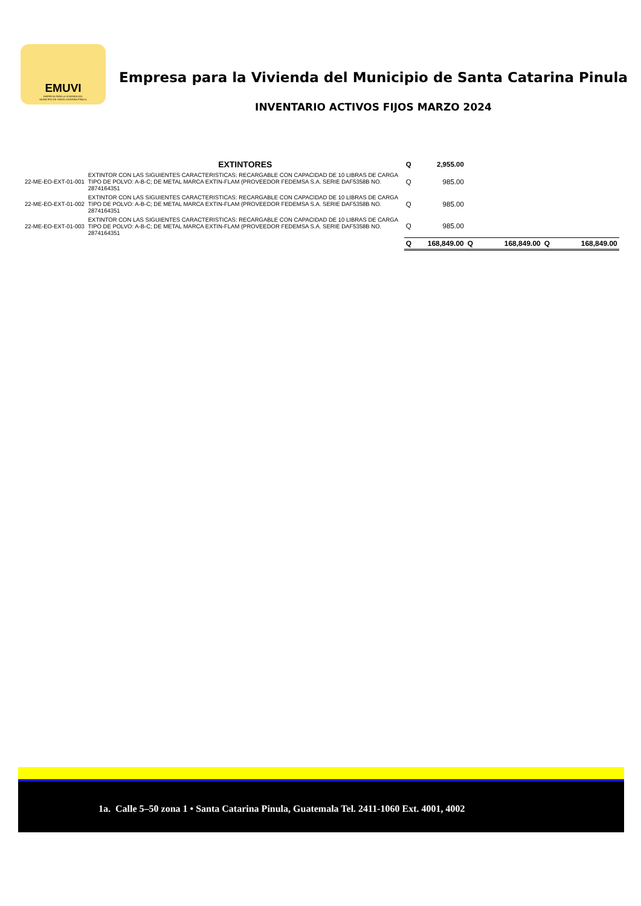EMUVI
EMPRESA PARA LA VIVIENDA DEL
MUNICIPIO DE SANTA CATARINA PINULA
Empresa para la Vivienda del Municipio de Santa Catarina Pinula
INVENTARIO ACTIVOS FIJOS MARZO 2024
| | EXTINTORES | Q | 2,955.00 | | | | |
| 22-ME-EO-EXT-01-001 | EXTINTOR CON LAS SIGUIENTES CARACTERISTICAS: RECARGABLE CON CAPACIDAD DE 10 LIBRAS DE CARGA TIPO DE POLVO: A-B-C; DE METAL MARCA EXTIN-FLAM (PROVEEDOR FEDEMSA S.A. SERIE DAF5358B NO. 2874164351 | Q | 985.00 | | | | |
| 22-ME-EO-EXT-01-002 | EXTINTOR CON LAS SIGUIENTES CARACTERISTICAS: RECARGABLE CON CAPACIDAD DE 10 LIBRAS DE CARGA TIPO DE POLVO: A-B-C; DE METAL MARCA EXTIN-FLAM (PROVEEDOR FEDEMSA S.A. SERIE DAF5358B NO. 2874164351 | Q | 985.00 | | | | |
| 22-ME-EO-EXT-01-003 | EXTINTOR CON LAS SIGUIENTES CARACTERISTICAS: RECARGABLE CON CAPACIDAD DE 10 LIBRAS DE CARGA TIPO DE POLVO: A-B-C; DE METAL MARCA EXTIN-FLAM (PROVEEDOR FEDEMSA S.A. SERIE DAF5358B NO. 2874164351 | Q | 985.00 | | | | |
| | | Q | 168,849.00 | Q | 168,849.00 | Q | 168,849.00 |
1a. Calle 5–50 zona 1 • Santa Catarina Pinula, Guatemala Tel. 2411-1060 Ext. 4001, 4002